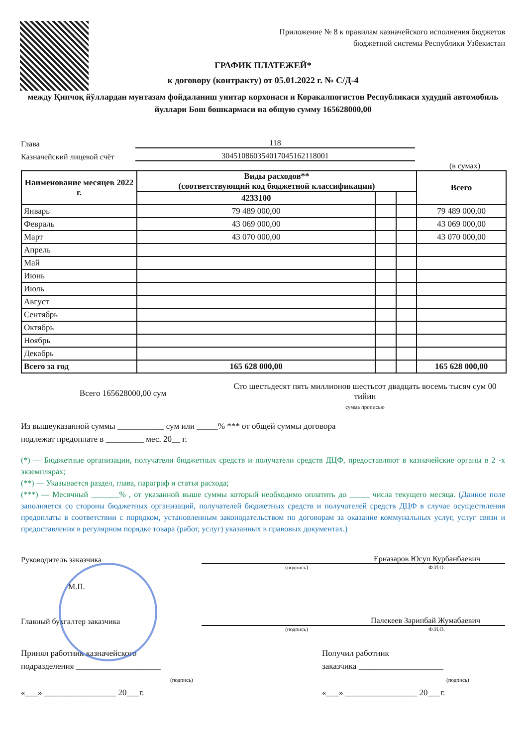Приложение № 8 к правилам казначейского исполнения бюджетов бюджетной системы Республики Узбекистан
ГРАФИК ПЛАТЕЖЕЙ*
к договору (контракту) от 05.01.2022 г. № С/Д-4
между Қипчоқ йўллардан мунтазам фойдаланиш унитар корхонаси и Коракалпогистон Республикаси худудий автомобиль йуллари Бош бошкармаси на общую сумму 165628000,00
Глава 118
Казначейский лицевой счёт 30451086035401704516211800​1
(в сумах)
| Наименование месяцев 2022 г. | Виды расходов** (соответствующий код бюджетной классификации) | | | Всего |
| --- | --- | --- | --- | --- |
| | 4233100 | | | |
| Январь | 79 489 000,00 | | | 79 489 000,00 |
| Февраль | 43 069 000,00 | | | 43 069 000,00 |
| Март | 43 070 000,00 | | | 43 070 000,00 |
| Апрель | | | | |
| Май | | | | |
| Июнь | | | | |
| Июль | | | | |
| Август | | | | |
| Сентябрь | | | | |
| Октябрь | | | | |
| Ноябрь | | | | |
| Декабрь | | | | |
| Всего за год | 165 628 000,00 | | | 165 628 000,00 |
Всего 165628000,00 сум
Сто шестьдесят пять миллионов шестьсот двадцать восемь тысяч сум 00 тийин
сумма прописью
Из вышеуказанной суммы ___________ сум или _____% *** от общей суммы договора
подлежат предоплате в _________ мес. 20__ г.
(*) — Бюджетные организации, получатели бюджетных средств и получатели средств ДЦФ, предоставляют в казначейские органы в 2 -х экземплярах;
(**) — Указывается раздел, глава, параграф и статья расхода;
(***) — Месячный _______% , от указанной выше суммы который необходимо оплатить до _____ числа текущего месяца. (Данное поле заполняется со стороны бюджетных организаций, получателей бюджетных средств и получателей средств ДЦФ в случае осуществления предоплаты в соответствии с порядком, установленным законодательством по договорам за оказание коммунальных услуг, услуг связи и предоставления в регулярном порядке товара (работ, услуг) указанных в правовых документах.)
Руководитель заказчика Ерназаров Юсуп Курбанбаевич
(подпись) Ф.И.О.
М.П.
Главный бухгалтер заказчика Палекеев Зарипбай Жумабаевич
(подпись) Ф.И.О.
Принял работник казначейского
подразделения ____________________
(подпись)
«___» _________________ 20___г.
Получил работник
заказчика ____________________
(подпись)
«___» _________________ 20___г.